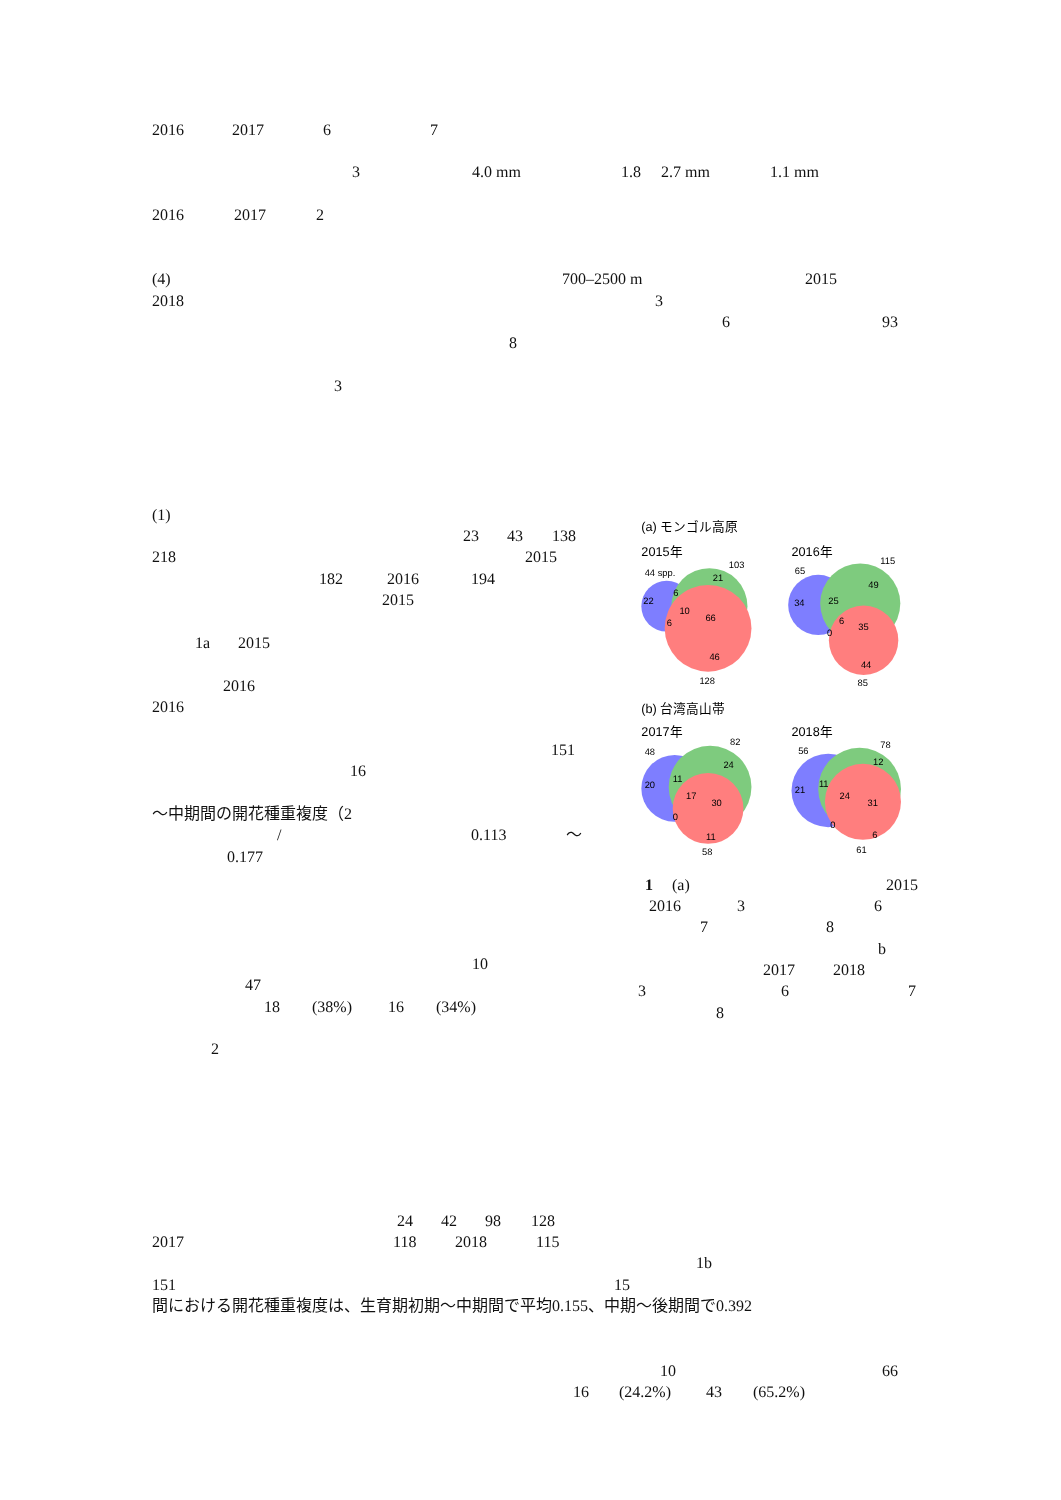2016 2017 6 7
3 4.0 mm 1.8 2.7 mm 1.1 mm
2016 2017 2
(4) 700–2500 m 2015
2018 3
6 93
8
3
(1)
23 43 138
218 2015
182 2016 194
2015
1a 2015
2016
2016
151
16
〜中期間の開花種重複度（2
/ 0.113 〜
0.177
10
47
18 (38%) 16 (34%)
2
(a) モンゴル高原
2015年
2016年
44 spp.
103
21
6
22
10
66
6
46
128
65
115
49
34
25
6
35
0
44
85
(b) 台湾高山帯
2017年
2018年
48
82
24
11
20
17
30
0
11
58
56
78
12
21
11
24
31
0
6
61
1 (a) 2015
2016 3 6
7 8
b
2017 2018
3 6 7
8
24 42 98 128
2017 118 2018 115
1b
151 15
間における開花種重複度は、生育期初期〜中期間で平均0.155、中期〜後期間で0.392
10 66
16 (24.2%) 43 (65.2%)